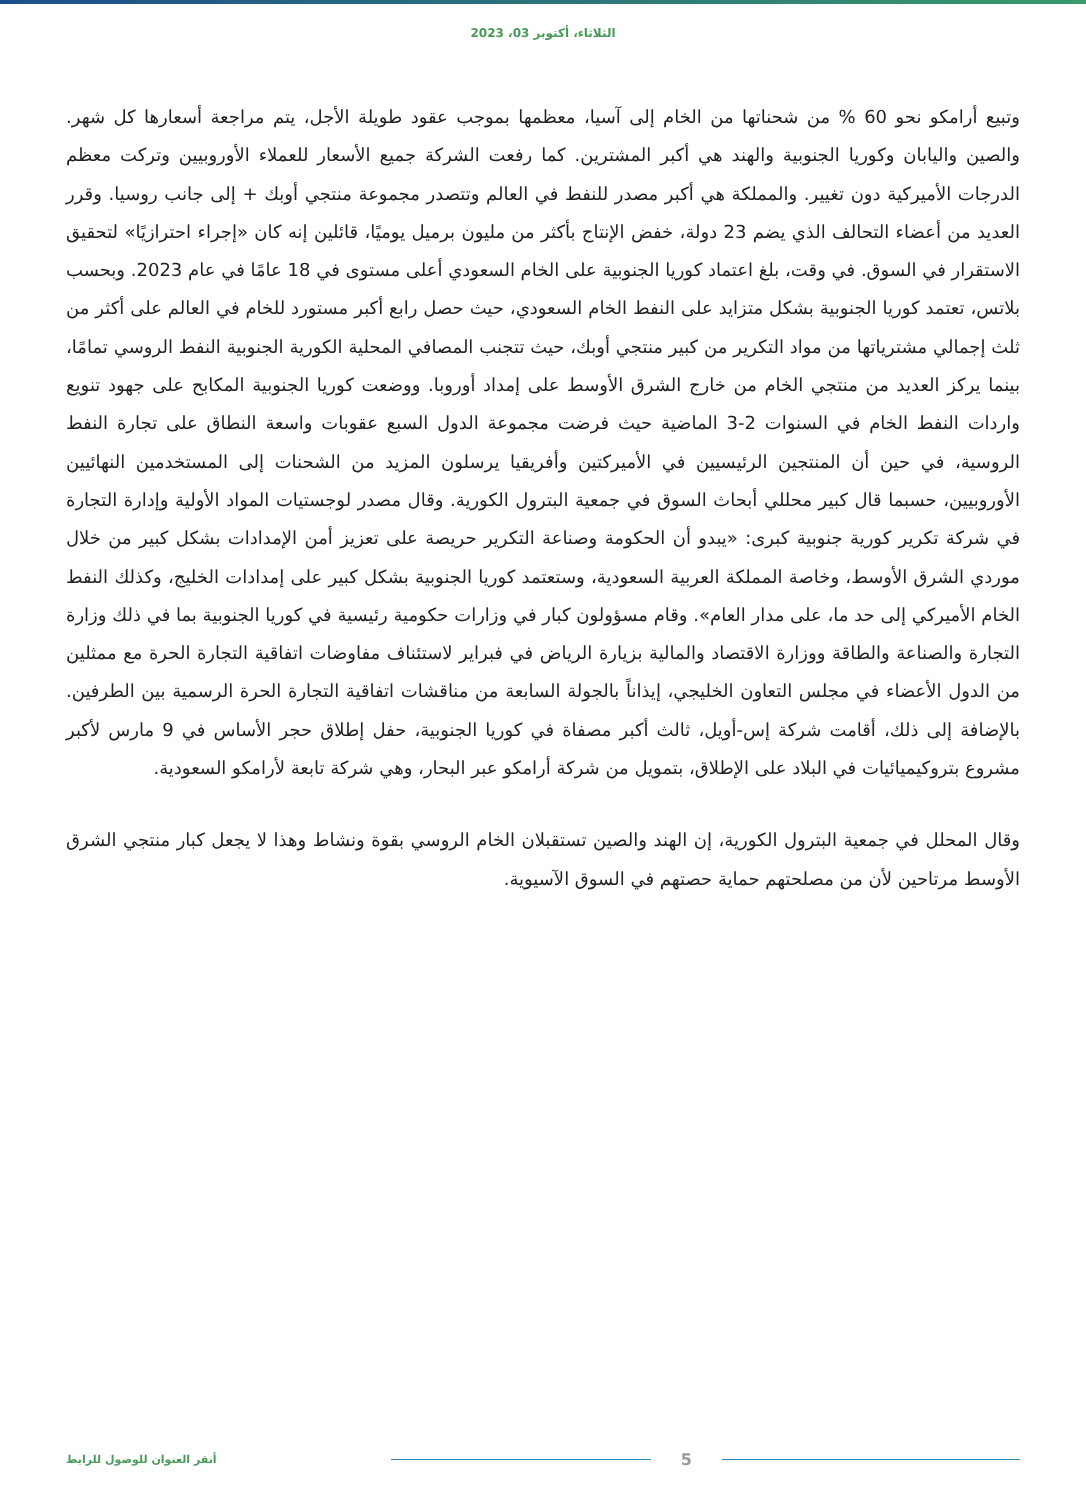الثلاثاء، أكتوبر 03، 2023
وتبيع أرامكو نحو 60 % من شحناتها من الخام إلى آسيا، معظمها بموجب عقود طويلة الأجل، يتم مراجعة أسعارها كل شهر. والصين واليابان وكوريا الجنوبية والهند هي أكبر المشترين. كما رفعت الشركة جميع الأسعار للعملاء الأوروبيين وتركت معظم الدرجات الأميركية دون تغيير. والمملكة هي أكبر مصدر للنفط في العالم وتتصدر مجموعة منتجي أوبك + إلى جانب روسيا. وقرر العديد من أعضاء التحالف الذي يضم 23 دولة، خفض الإنتاج بأكثر من مليون برميل يوميًا، قائلين إنه كان «إجراء احترازيًا» لتحقيق الاستقرار في السوق. في وقت، بلغ اعتماد كوريا الجنوبية على الخام السعودي أعلى مستوى في 18 عامًا في عام 2023. وبحسب بلاتس، تعتمد كوريا الجنوبية بشكل متزايد على النفط الخام السعودي، حيث حصل رابع أكبر مستورد للخام في العالم على أكثر من ثلث إجمالي مشترياتها من مواد التكرير من كبير منتجي أوبك، حيث تتجنب المصافي المحلية الكورية الجنوبية النفط الروسي تمامًا، بينما يركز العديد من منتجي الخام من خارج الشرق الأوسط على إمداد أوروبا. ووضعت كوريا الجنوبية المكابح على جهود تنويع واردات النفط الخام في السنوات 2-3 الماضية حيث فرضت مجموعة الدول السبع عقوبات واسعة النطاق على تجارة النفط الروسية، في حين أن المنتجين الرئيسيين في الأميركتين وأفريقيا يرسلون المزيد من الشحنات إلى المستخدمين النهائيين الأوروبيين، حسبما قال كبير محللي أبحاث السوق في جمعية البترول الكورية. وقال مصدر لوجستيات المواد الأولية وإدارة التجارة في شركة تكرير كورية جنوبية كبرى: «يبدو أن الحكومة وصناعة التكرير حريصة على تعزيز أمن الإمدادات بشكل كبير من خلال موردي الشرق الأوسط، وخاصة المملكة العربية السعودية، وستعتمد كوريا الجنوبية بشكل كبير على إمدادات الخليج، وكذلك النفط الخام الأميركي إلى حد ما، على مدار العام». وقام مسؤولون كبار في وزارات حكومية رئيسية في كوريا الجنوبية بما في ذلك وزارة التجارة والصناعة والطاقة ووزارة الاقتصاد والمالية بزيارة الرياض في فبراير لاستئناف مفاوضات اتفاقية التجارة الحرة مع ممثلين من الدول الأعضاء في مجلس التعاون الخليجي، إيذاناً بالجولة السابعة من مناقشات اتفاقية التجارة الحرة الرسمية بين الطرفين. بالإضافة إلى ذلك، أقامت شركة إس-أويل، ثالث أكبر مصفاة في كوريا الجنوبية، حفل إطلاق حجر الأساس في 9 مارس لأكبر مشروع بتروكيميائيات في البلاد على الإطلاق، بتمويل من شركة أرامكو عبر البحار، وهي شركة تابعة لأرامكو السعودية.
وقال المحلل في جمعية البترول الكورية، إن الهند والصين تستقبلان الخام الروسي بقوة ونشاط وهذا لا يجعل كبار منتجي الشرق الأوسط مرتاحين لأن من مصلحتهم حماية حصتهم في السوق الآسيوية.
5
أنقر العنوان للوصول للرابط